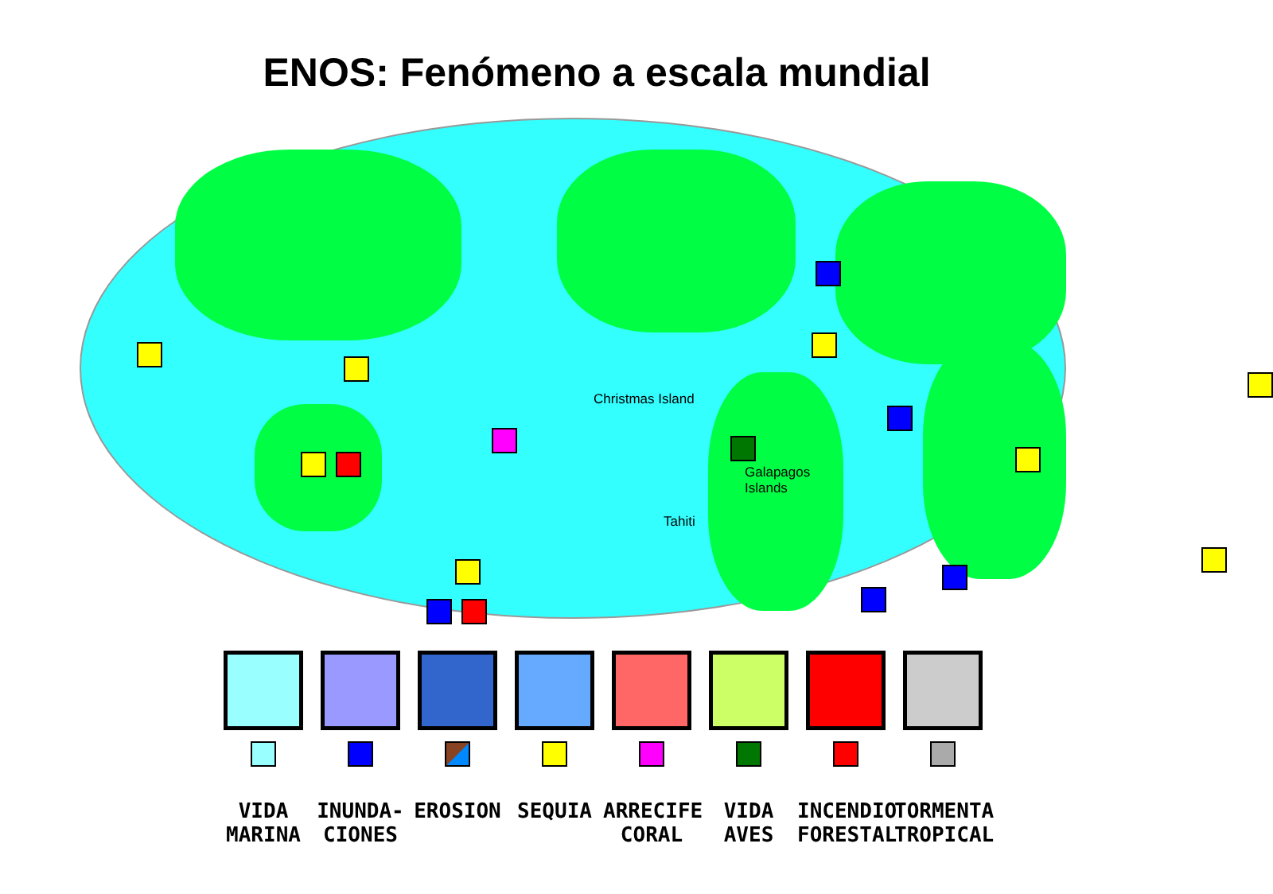ENOS: Fenómeno a escala mundial
Christmas Island
Galapagos
Islands
Tahiti
VIDA
MARINA
INUNDA-
CIONES
EROSION SEQUIA ARRECIFE
CORAL
VIDA
AVES
INCENDIO
FORESTAL
TORMENTA
TROPICAL